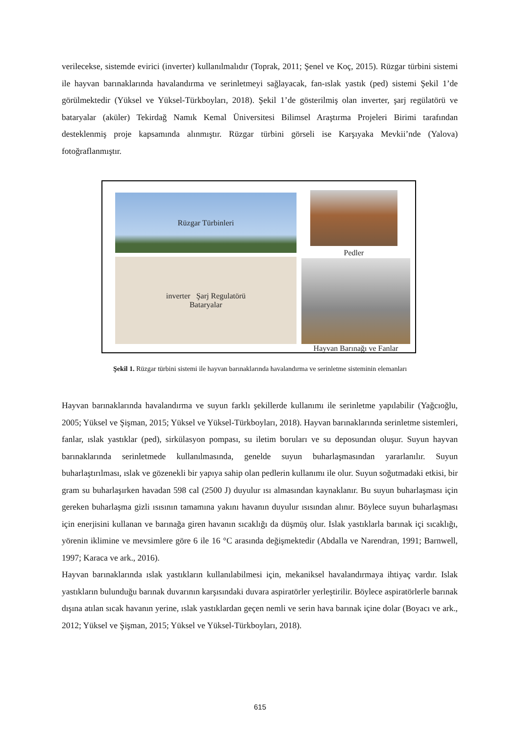verilecekse, sistemde evirici (inverter) kullanılmalıdır (Toprak, 2011; Şenel ve Koç, 2015). Rüzgar türbini sistemi ile hayvan barınaklarında havalandırma ve serinletmeyi sağlayacak, fan-ıslak yastık (ped) sistemi Şekil 1’de görülmektedir (Yüksel ve Yüksel-Türkboyları, 2018). Şekil 1’de gösterilmiş olan inverter, şarj regülatörü ve bataryalar (aküler) Tekirdağ Namık Kemal Üniversitesi Bilimsel Araştırma Projeleri Birimi tarafından desteklenmiş proje kapsamında alınmıştır. Rüzgar türbini görseli ise Karşıyaka Mevkii’nde (Yalova) fotoğraflanmıştır.
Rüzgar Türbinleri
Pedler
inverter Şarj Regulatörü
Bataryalar
Hayvan Barınağı ve Fanlar
Şekil 1. Rüzgar türbini sistemi ile hayvan barınaklarında havalandırma ve serinletme sisteminin elemanları
Hayvan barınaklarında havalandırma ve suyun farklı şekillerde kullanımı ile serinletme yapılabilir (Yağcıoğlu, 2005; Yüksel ve Şişman, 2015; Yüksel ve Yüksel-Türkboyları, 2018). Hayvan barınaklarında serinletme sistemleri, fanlar, ıslak yastıklar (ped), sirkülasyon pompası, su iletim boruları ve su deposundan oluşur. Suyun hayvan barınaklarında serinletmede kullanılmasında, genelde suyun buharlaşmasından yararlanılır. Suyun buharlaştırılması, ıslak ve gözenekli bir yapıya sahip olan pedlerin kullanımı ile olur. Suyun soğutmadaki etkisi, bir gram su buharlaşırken havadan 598 cal (2500 J) duyulur ısı almasından kaynaklanır. Bu suyun buharlaşması için gereken buharlaşma gizli ısısının tamamına yakını havanın duyulur ısısından alınır. Böylece suyun buharlaşması için enerjisini kullanan ve barınağa giren havanın sıcaklığı da düşmüş olur. Islak yastıklarla barınak içi sıcaklığı, yörenin iklimine ve mevsimlere göre 6 ile 16 °C arasında değişmektedir (Abdalla ve Narendran, 1991; Barnwell, 1997; Karaca ve ark., 2016).
Hayvan barınaklarında ıslak yastıkların kullanılabilmesi için, mekaniksel havalandırmaya ihtiyaç vardır. Islak yastıkların bulunduğu barınak duvarının karşısındaki duvara aspiratörler yerleştirilir. Böylece aspiratörlerle barınak dışına atılan sıcak havanın yerine, ıslak yastıklardan geçen nemli ve serin hava barınak içine dolar (Boyacı ve ark., 2012; Yüksel ve Şişman, 2015; Yüksel ve Yüksel-Türkboyları, 2018).
615